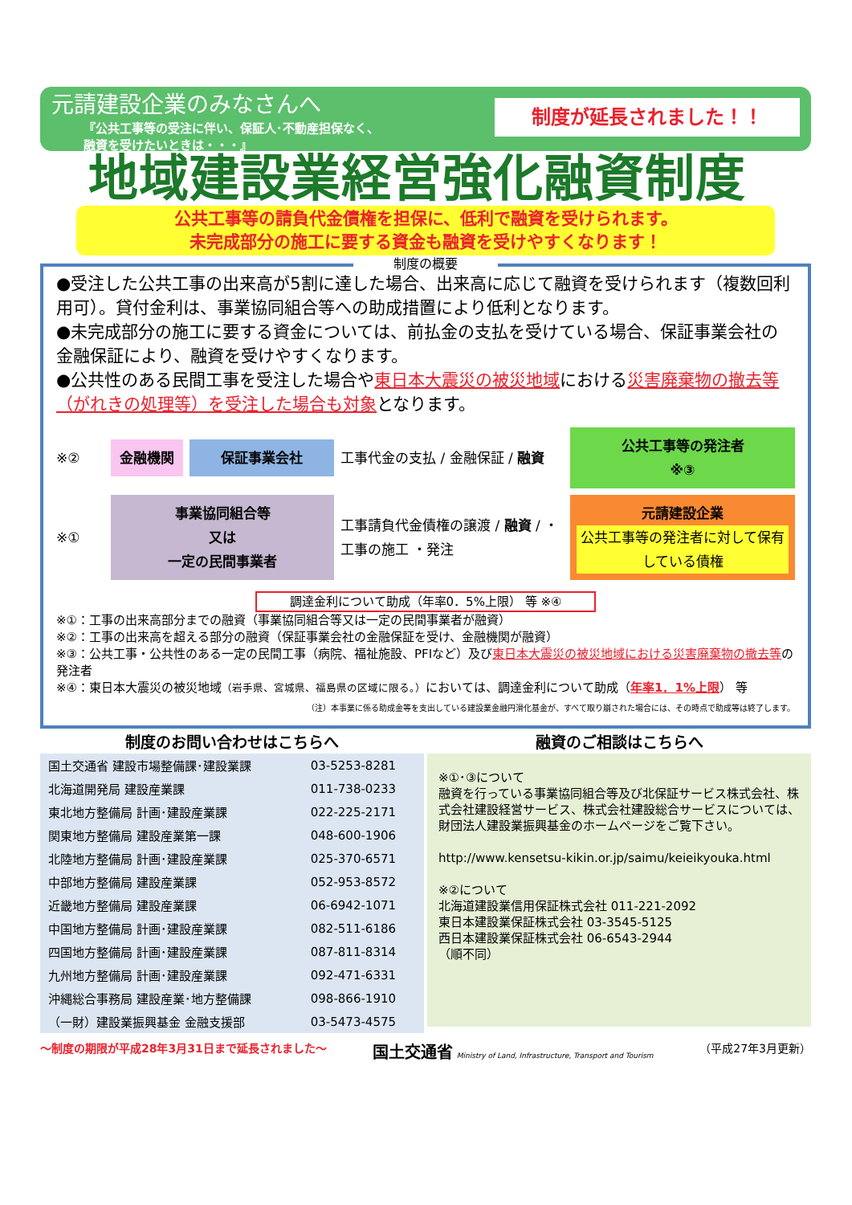元請建設企業のみなさんへ
『公共工事等の受注に伴い、保証人･不動産担保なく、
融資を受けたいときは・・・』
制度が延長されました！！
地域建設業経営強化融資制度
公共工事等の請負代金債権を担保に、低利で融資を受けられます。
未完成部分の施工に要する資金も融資を受けやすくなります！
制度の概要
●受注した公共工事の出来高が5割に達した場合、出来高に応じて融資を受けられます（複数回利用可）。貸付金利は、事業協同組合等への助成措置により低利となります。
●未完成部分の施工に要する資金については、前払金の支払を受けている場合、保証事業会社の金融保証により、融資を受けやすくなります。
●公共性のある民間工事を受注した場合や東日本大震災の被災地域における災害廃棄物の撤去等（がれきの処理等）を受注した場合も対象となります。
※②
金融機関
保証事業会社
工事代金の支払 / 金融保証 / 融資
公共工事等の発注者
※③
※①
事業協同組合等
又は
一定の民間事業者
工事請負代金債権の譲渡 / 融資 / ・工事の施工 ・発注
元請建設企業
公共工事等の発注者に対して保有している債権
調達金利について助成（年率0．5%上限） 等 ※④
※①：工事の出来高部分までの融資（事業協同組合等又は一定の民間事業者が融資）
※②：工事の出来高を超える部分の融資（保証事業会社の金融保証を受け、金融機関が融資）
※③：公共工事・公共性のある一定の民間工事（病院、福祉施設、PFIなど）及び東日本大震災の被災地域における災害廃棄物の撤去等の発注者
※④：東日本大震災の被災地域（岩手県、宮城県、福島県の区域に限る。）においては、調達金利について助成（年率1．1%上限） 等
（注）本事業に係る助成金等を支出している建設業金融円滑化基金が、すべて取り崩された場合には、その時点で助成等は終了します。
制度のお問い合わせはこちらへ
| 国土交通省 建設市場整備課･建設業課 | 03-5253-8281 |
| 北海道開発局 建設産業課 | 011-738-0233 |
| 東北地方整備局 計画･建設産業課 | 022-225-2171 |
| 関東地方整備局 建設産業第一課 | 048-600-1906 |
| 北陸地方整備局 計画･建設産業課 | 025-370-6571 |
| 中部地方整備局 建設産業課 | 052-953-8572 |
| 近畿地方整備局 建設産業課 | 06-6942-1071 |
| 中国地方整備局 計画･建設産業課 | 082-511-6186 |
| 四国地方整備局 計画･建設産業課 | 087-811-8314 |
| 九州地方整備局 計画･建設産業課 | 092-471-6331 |
| 沖縄総合事務局 建設産業･地方整備課 | 098-866-1910 |
| （一財）建設業振興基金 金融支援部 | 03-5473-4575 |
融資のご相談はこちらへ
※①･③について
融資を行っている事業協同組合等及び北保証サービス株式会社、株式会社建設経営サービス、株式会社建設総合サービスについては、財団法人建設業振興基金のホームページをご覧下さい。
http://www.kensetsu-kikin.or.jp/saimu/keieikyouka.html
※②について
北海道建設業信用保証株式会社 011-221-2092
東日本建設業保証株式会社 03-3545-5125
西日本建設業保証株式会社 06-6543-2944
（順不同）
～制度の期限が平成28年3月31日まで延長されました～ 国土交通省 Ministry of Land, Infrastructure, Transport and Tourism （平成27年3月更新）